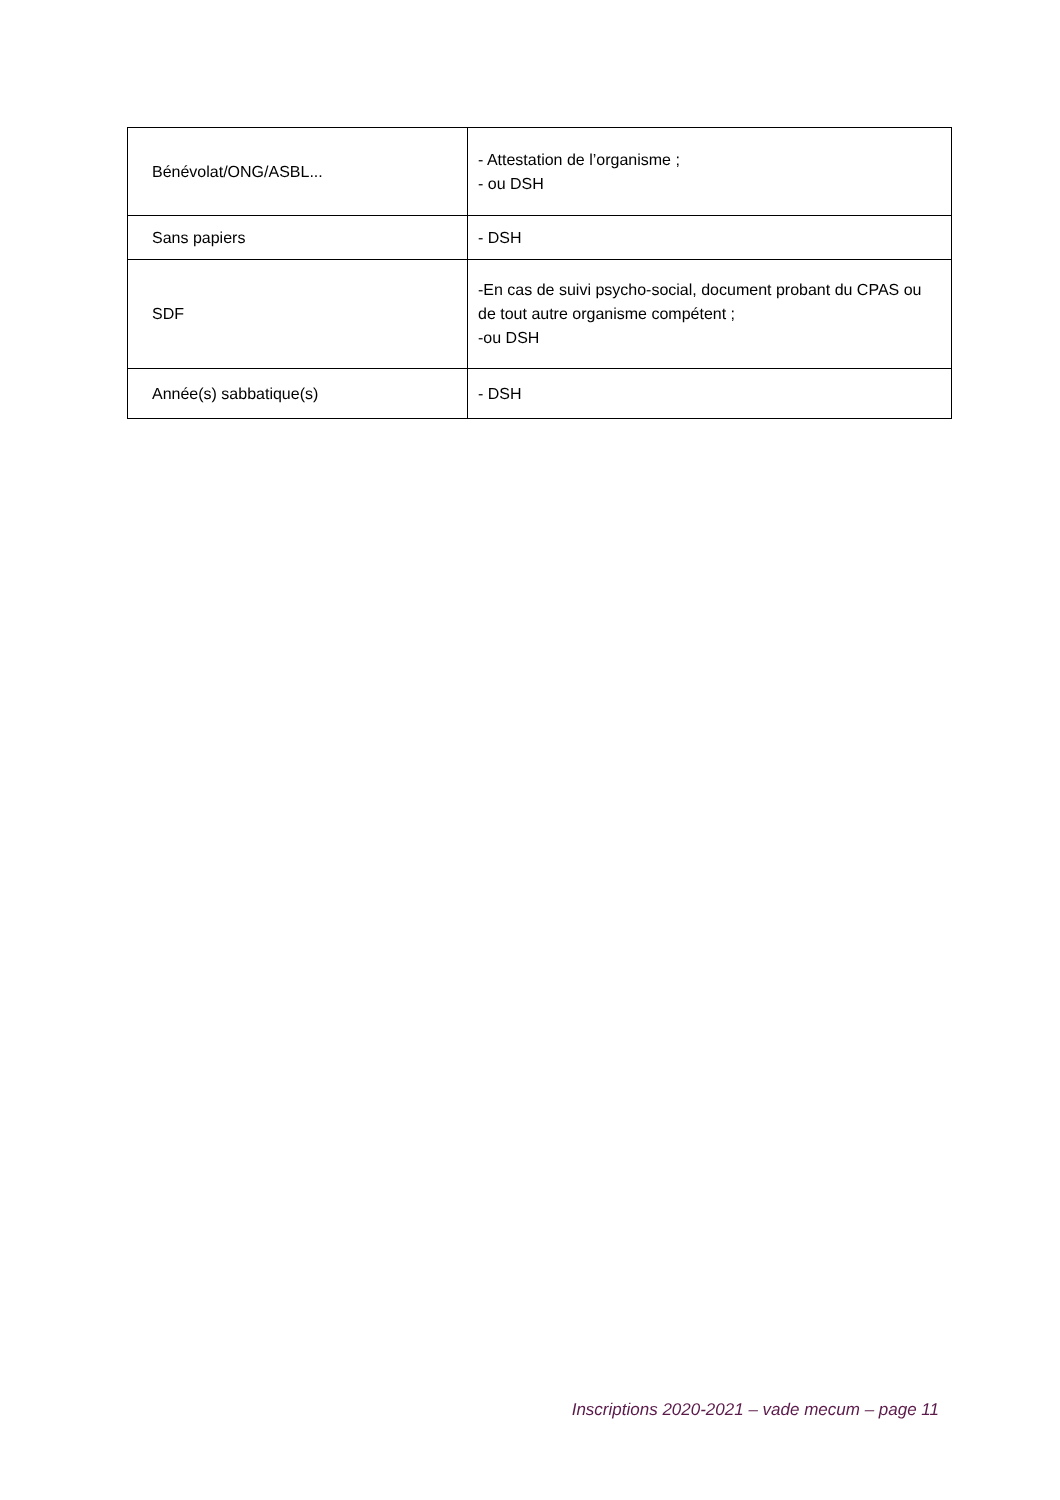| Bénévolat/ONG/ASBL... | - Attestation de l’organisme ; - ou DSH |
| Sans papiers | - DSH |
| SDF | -En cas de suivi psycho-social, document probant du CPAS ou de tout autre organisme compétent ; -ou DSH |
| Année(s) sabbatique(s) | - DSH |
Inscriptions 2020-2021 – vade mecum – page 11